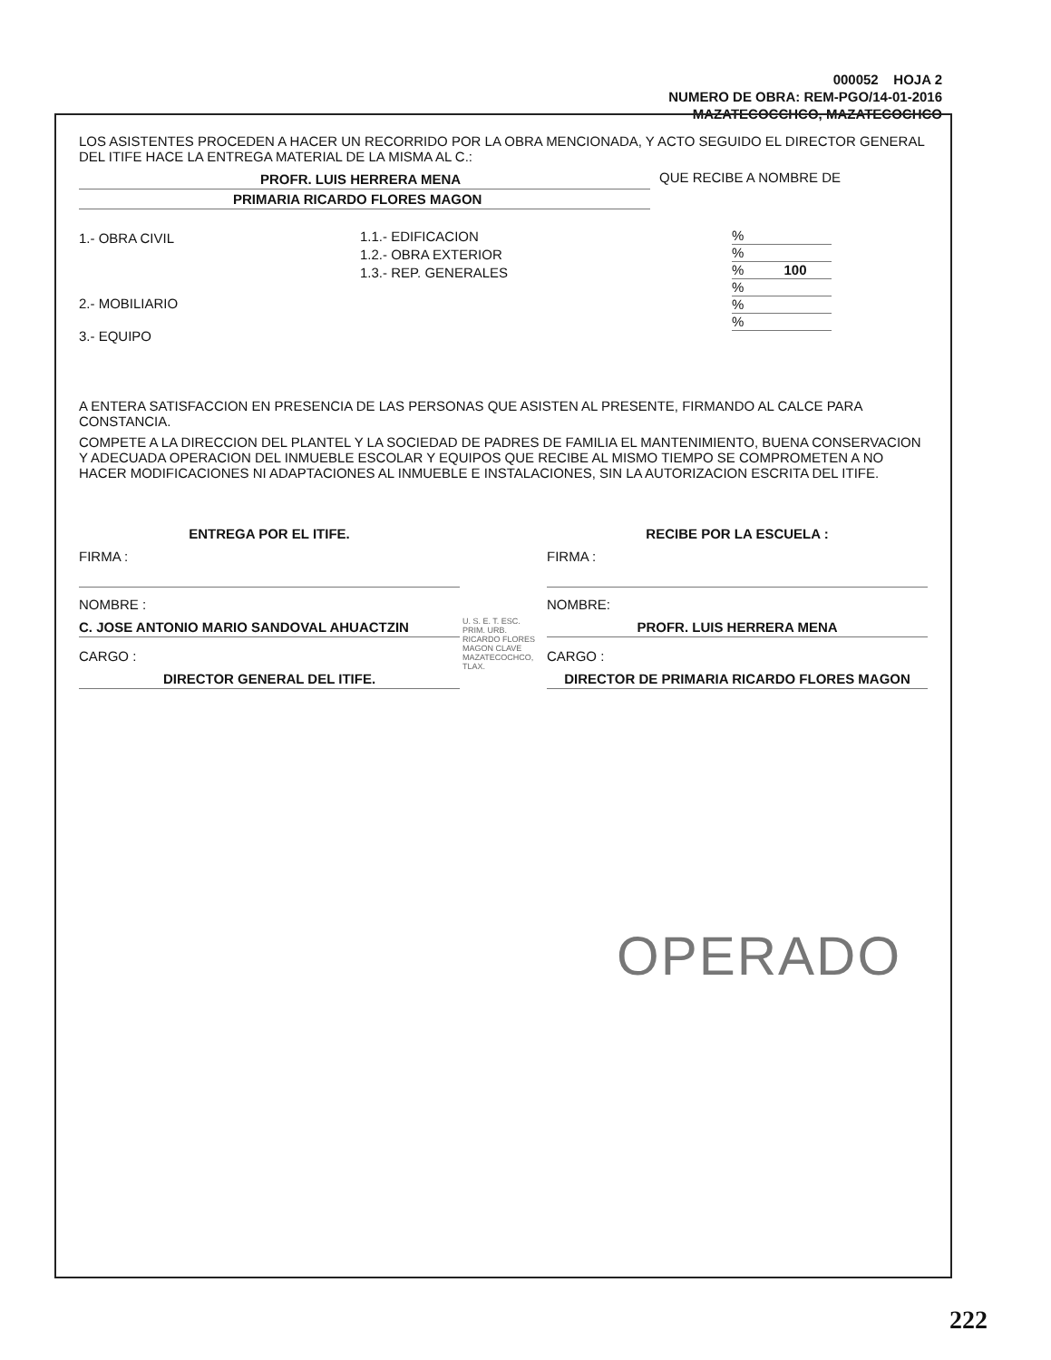000052 HOJA 2
NUMERO DE OBRA: REM-PGO/14-01-2016
MAZATECOCCHCO, MAZATECOCHCO
LOS ASISTENTES PROCEDEN A HACER UN RECORRIDO POR LA OBRA MENCIONADA, Y ACTO SEGUIDO EL DIRECTOR GENERAL DEL ITIFE HACE LA ENTREGA MATERIAL DE LA MISMA AL C.:
PROFR. LUIS HERRERA MENA QUE RECIBE A NOMBRE DE
PRIMARIA RICARDO FLORES MAGON
1.- OBRA CIVIL
2.- MOBILIARIO
3.- EQUIPO
1.1.- EDIFICACION
1.2.- OBRA EXTERIOR
1.3.- REP. GENERALES
%
%
% 100
%
%
%
A ENTERA SATISFACCION EN PRESENCIA DE LAS PERSONAS QUE ASISTEN AL PRESENTE, FIRMANDO AL CALCE PARA CONSTANCIA.
COMPETE A LA DIRECCION DEL PLANTEL Y LA SOCIEDAD DE PADRES DE FAMILIA EL MANTENIMIENTO, BUENA CONSERVACION Y ADECUADA OPERACION DEL INMUEBLE ESCOLAR Y EQUIPOS QUE RECIBE AL MISMO TIEMPO SE COMPROMETEN A NO HACER MODIFICACIONES NI ADAPTACIONES AL INMUEBLE E INSTALACIONES, SIN LA AUTORIZACION ESCRITA DEL ITIFE.
ENTREGA POR EL ITIFE.
FIRMA :
NOMBRE :
C. JOSE ANTONIO MARIO SANDOVAL AHUACTZIN
CARGO :
DIRECTOR GENERAL DEL ITIFE.
U. S. E. T. ESC. PRIM. URB. RICARDO FLORES MAGON CLAVE MAZATECOCHCO, TLAX.
RECIBE POR LA ESCUELA :
FIRMA :
NOMBRE:
PROFR. LUIS HERRERA MENA
CARGO :
DIRECTOR DE PRIMARIA RICARDO FLORES MAGON
OPERADO
222